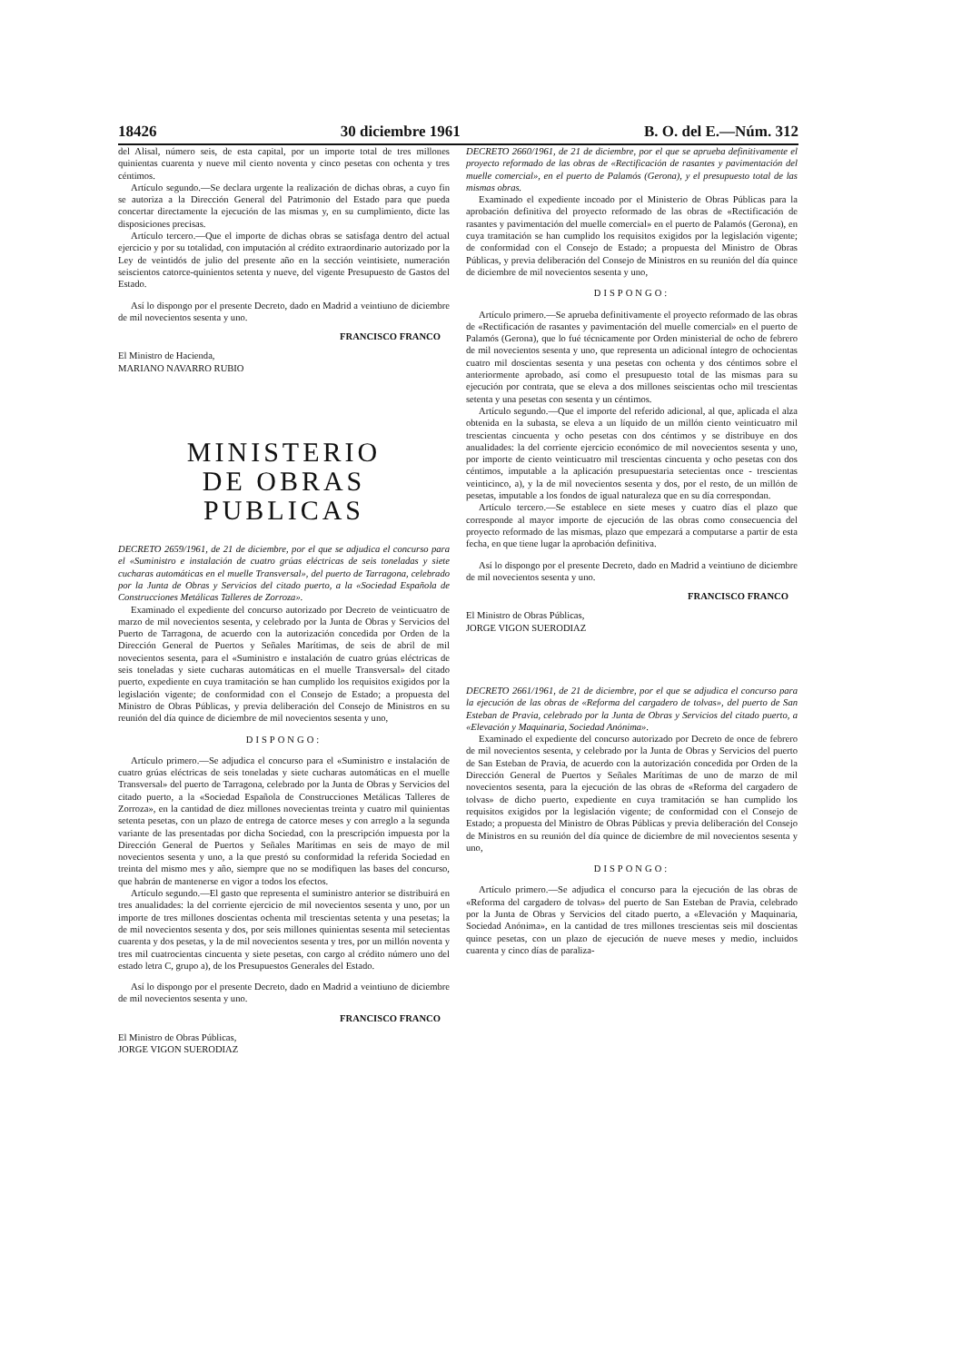18426 30 diciembre 1961 B. O. del E.—Núm. 312
del Alisal, número seis, de esta capital, por un importe total de tres millones quinientas cuarenta y nueve mil ciento noventa y cinco pesetas con ochenta y tres céntimos.
Artículo segundo.—Se declara urgente la realización de dichas obras, a cuyo fin se autoriza a la Dirección General del Patrimonio del Estado para que pueda concertar directamente la ejecución de las mismas y, en su cumplimiento, dicte las disposiciones precisas.
Artículo tercero.—Que el importe de dichas obras se satisfaga dentro del actual ejercicio y por su totalidad, con imputación al crédito extraordinario autorizado por la Ley de veintidós de julio del presente año en la sección veintisiete, numeración seiscientos catorce-quinientos setenta y nueve, del vigente Presupuesto de Gastos del Estado.
Así lo dispongo por el presente Decreto, dado en Madrid a veintiuno de diciembre de mil novecientos sesenta y uno.
FRANCISCO FRANCO
El Ministro de Hacienda,
MARIANO NAVARRO RUBIO
MINISTERIO
DE OBRAS PUBLICAS
DECRETO 2659/1961, de 21 de diciembre, por el que se adjudica el concurso para el «Suministro e instalación de cuatro grúas eléctricas de seis toneladas y siete cucharas automáticas en el muelle Transversal», del puerto de Tarragona, celebrado por la Junta de Obras y Servicios del citado puerto, a la «Sociedad Española de Construcciones Metálicas Talleres de Zorroza».
Examinado el expediente del concurso autorizado por Decreto de veinticuatro de marzo de mil novecientos sesenta, y celebrado por la Junta de Obras y Servicios del Puerto de Tarragona, de acuerdo con la autorización concedida por Orden de la Dirección General de Puertos y Señales Marítimas, de seis de abril de mil novecientos sesenta, para el «Suministro e instalación de cuatro grúas eléctricas de seis toneladas y siete cucharas automáticas en el muelle Transversal» del citado puerto, expediente en cuya tramitación se han cumplido los requisitos exigidos por la legislación vigente; de conformidad con el Consejo de Estado; a propuesta del Ministro de Obras Públicas, y previa deliberación del Consejo de Ministros en su reunión del día quince de diciembre de mil novecientos sesenta y uno,
DISPONGO:
Artículo primero.—Se adjudica el concurso para el «Suministro e instalación de cuatro grúas eléctricas de seis toneladas y siete cucharas automáticas en el muelle Transversal» del puerto de Tarragona, celebrado por la Junta de Obras y Servicios del citado puerto, a la «Sociedad Española de Construcciones Metálicas Talleres de Zorroza», en la cantidad de diez millones novecientas treinta y cuatro mil quinientas setenta pesetas, con un plazo de entrega de catorce meses y con arreglo a la segunda variante de las presentadas por dicha Sociedad, con la prescripción impuesta por la Dirección General de Puertos y Señales Marítimas en seis de mayo de mil novecientos sesenta y uno, a la que prestó su conformidad la referida Sociedad en treinta del mismo mes y año, siempre que no se modifiquen las bases del concurso, que habrán de mantenerse en vigor a todos los efectos.
Artículo segundo.—El gasto que representa el suministro anterior se distribuirá en tres anualidades: la del corriente ejercicio de mil novecientos sesenta y uno, por un importe de tres millones doscientas ochenta mil trescientas setenta y una pesetas; la de mil novecientos sesenta y dos, por seis millones quinientas sesenta mil setecientas cuarenta y dos pesetas, y la de mil novecientos sesenta y tres, por un millón noventa y tres mil cuatrocientas cincuenta y siete pesetas, con cargo al crédito número uno del estado letra C, grupo a), de los Presupuestos Generales del Estado.
Así lo dispongo por el presente Decreto, dado en Madrid a veintiuno de diciembre de mil novecientos sesenta y uno.
FRANCISCO FRANCO
El Ministro de Obras Públicas,
JORGE VIGON SUERODIAZ
DECRETO 2660/1961, de 21 de diciembre, por el que se aprueba definitivamente el proyecto reformado de las obras de «Rectificación de rasantes y pavimentación del muelle comercial», en el puerto de Palamós (Gerona), y el presupuesto total de las mismas obras.
Examinado el expediente incoado por el Ministerio de Obras Públicas para la aprobación definitiva del proyecto reformado de las obras de «Rectificación de rasantes y pavimentación del muelle comercial» en el puerto de Palamós (Gerona), en cuya tramitación se han cumplido los requisitos exigidos por la legislación vigente; de conformidad con el Consejo de Estado; a propuesta del Ministro de Obras Públicas, y previa deliberación del Consejo de Ministros en su reunión del día quince de diciembre de mil novecientos sesenta y uno,
DISPONGO:
Artículo primero.—Se aprueba definitivamente el proyecto reformado de las obras de «Rectificación de rasantes y pavimentación del muelle comercial» en el puerto de Palamós (Gerona), que lo fué técnicamente por Orden ministerial de ocho de febrero de mil novecientos sesenta y uno, que representa un adicional íntegro de ochocientas cuatro mil doscientas sesenta y una pesetas con ochenta y dos céntimos sobre el anteriormente aprobado, así como el presupuesto total de las mismas para su ejecución por contrata, que se eleva a dos millones seiscientas ocho mil trescientas setenta y una pesetas con sesenta y un céntimos.
Artículo segundo.—Que el importe del referido adicional, al que, aplicada el alza obtenida en la subasta, se eleva a un líquido de un millón ciento veinticuatro mil trescientas cincuenta y ocho pesetas con dos céntimos y se distribuye en dos anualidades: la del corriente ejercicio económico de mil novecientos sesenta y uno, por importe de ciento veinticuatro mil trescientas cincuenta y ocho pesetas con dos céntimos, imputable a la aplicación presupuestaria setecientas once - trescientas veinticinco, a), y la de mil novecientos sesenta y dos, por el resto, de un millón de pesetas, imputable a los fondos de igual naturaleza que en su día correspondan.
Artículo tercero.—Se establece en siete meses y cuatro días el plazo que corresponde al mayor importe de ejecución de las obras como consecuencia del proyecto reformado de las mismas, plazo que empezará a computarse a partir de esta fecha, en que tiene lugar la aprobación definitiva.
Así lo dispongo por el presente Decreto, dado en Madrid a veintiuno de diciembre de mil novecientos sesenta y uno.
FRANCISCO FRANCO
El Ministro de Obras Públicas,
JORGE VIGON SUERODIAZ
DECRETO 2661/1961, de 21 de diciembre, por el que se adjudica el concurso para la ejecución de las obras de «Reforma del cargadero de tolvas», del puerto de San Esteban de Pravia, celebrado por la Junta de Obras y Servicios del citado puerto, a «Elevación y Maquinaria, Sociedad Anónima».
Examinado el expediente del concurso autorizado por Decreto de once de febrero de mil novecientos sesenta, y celebrado por la Junta de Obras y Servicios del puerto de San Esteban de Pravia, de acuerdo con la autorización concedida por Orden de la Dirección General de Puertos y Señales Marítimas de uno de marzo de mil novecientos sesenta, para la ejecución de las obras de «Reforma del cargadero de tolvas» de dicho puerto, expediente en cuya tramitación se han cumplido los requisitos exigidos por la legislación vigente; de conformidad con el Consejo de Estado; a propuesta del Ministro de Obras Públicas y previa deliberación del Consejo de Ministros en su reunión del día quince de diciembre de mil novecientos sesenta y uno,
DISPONGO:
Artículo primero.—Se adjudica el concurso para la ejecución de las obras de «Reforma del cargadero de tolvas» del puerto de San Esteban de Pravia, celebrado por la Junta de Obras y Servicios del citado puerto, a «Elevación y Maquinaria, Sociedad Anónima», en la cantidad de tres millones trescientas seis mil doscientas quince pesetas, con un plazo de ejecución de nueve meses y medio, incluidos cuarenta y cinco días de paraliza-